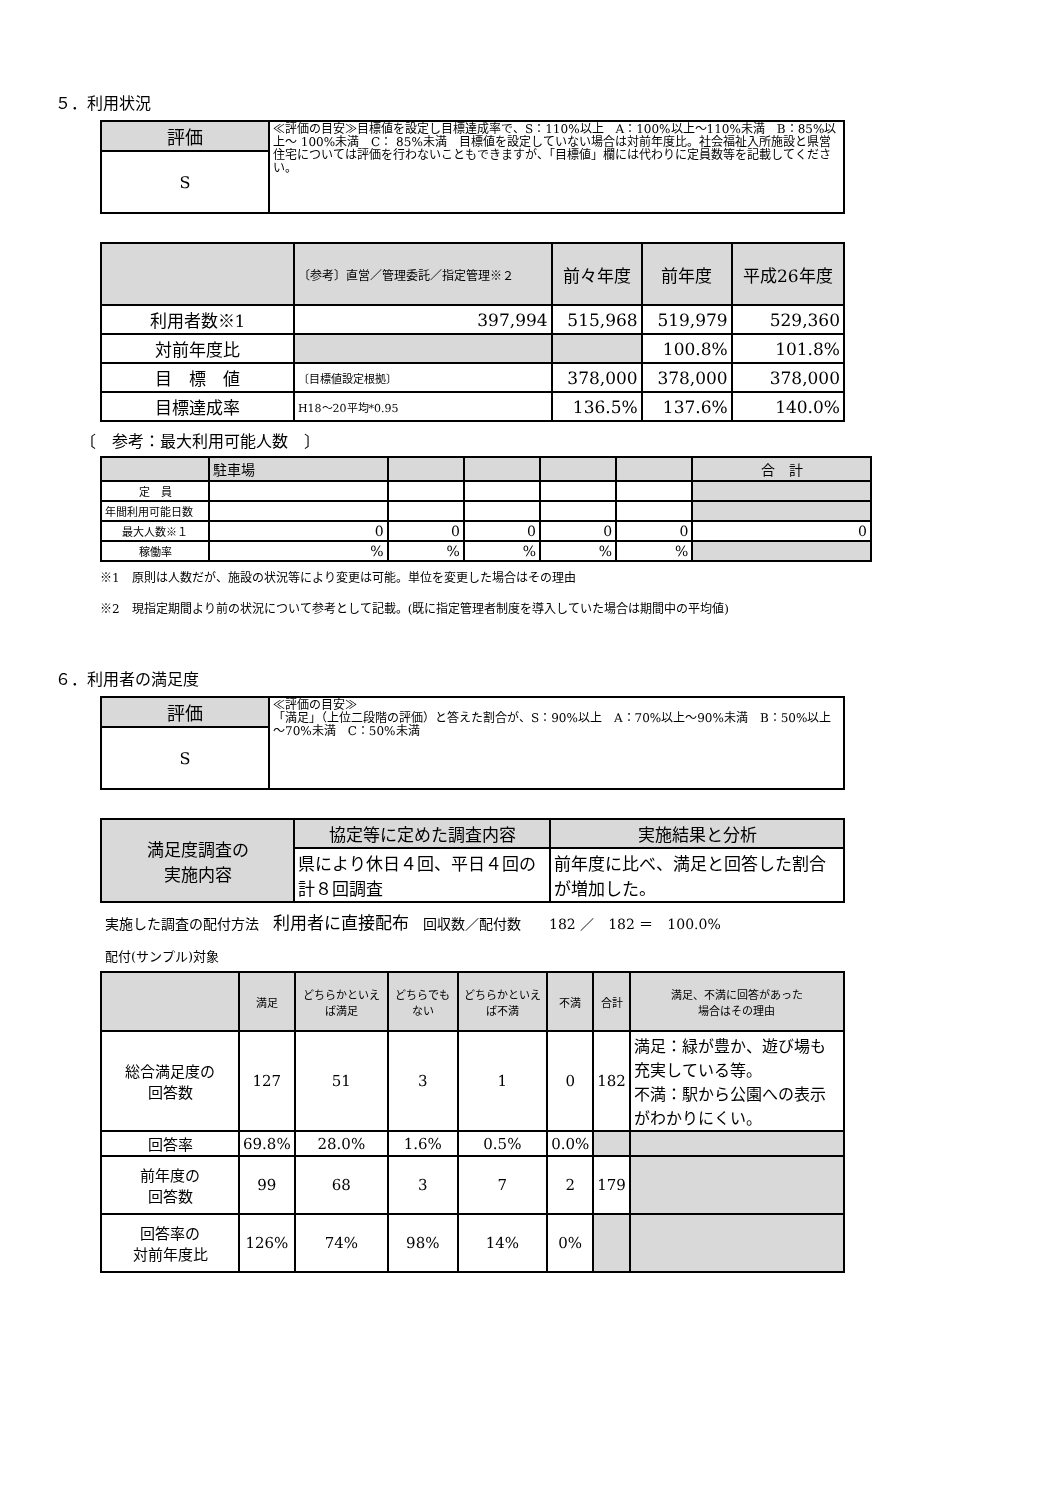５．利用状況
| 評価 | ≪評価の目安≫目標値を設定し目標達成率で、S：110%以上 A：100%以上～110%未満 B：85%以上～ 100%未満 C： 85%未満 目標値を設定していない場合は対前年度比。社会福祉入所施設と県営住宅については評価を行わないこともできますが、「目標値」欄には代わりに定員数等を記載してください。 |
| S | |
| | 〔参考〕直営／管理委託／指定管理※２ | 前々年度 | 前年度 | 平成26年度 |
| 利用者数※1 | 397,994 | 515,968 | 519,979 | 529,360 |
| 対前年度比 | | | 100.8% | 101.8% |
| 目 標 値 | 〔目標値設定根拠〕 | 378,000 | 378,000 | 378,000 |
| 目標達成率 | H18～20平均*0.95 | 136.5% | 137.6% | 140.0% |
〔　参考：最大利用可能人数　〕
| | 駐車場 | | | | | 合 計 |
| 定 員 | | | | | | |
| 年間利用可能日数 | | | | | | |
| 最大人数※１ | 0 | 0 | 0 | 0 | 0 | 0 |
| 稼働率 | % | % | % | % | % | |
※1　原則は人数だが、施設の状況等により変更は可能。単位を変更した場合はその理由
※2　現指定期間より前の状況について参考として記載。(既に指定管理者制度を導入していた場合は期間中の平均値)
６．利用者の満足度
| 評価 | ≪評価の目安≫ 「満足」（上位二段階の評価）と答えた割合が、S：90%以上 A：70%以上～90%未満 B：50%以上～70%未満 C：50%未満 |
| S | |
| 満足度調査の 実施内容 | 協定等に定めた調査内容 | 実施結果と分析 |
| | 県により休日４回、平日４回の計８回調査 | 前年度に比べ、満足と回答した割合が増加した。 |
実施した調査の配付方法　利用者に直接配布　回収数／配付数　　182 ／　182 ＝　100.0%
配付(サンプル)対象
| | 満足 | どちらかといえば満足 | どちらでもない | どちらかといえば不満 | 不満 | 合計 | 満足、不満に回答があった 場合はその理由 |
| 総合満足度の 回答数 | 127 | 51 | 3 | 1 | 0 | 182 | 満足：緑が豊か、遊び場も充実している等。 不満：駅から公園への表示がわかりにくい。 |
| 回答率 | 69.8% | 28.0% | 1.6% | 0.5% | 0.0% | | |
| 前年度の 回答数 | 99 | 68 | 3 | 7 | 2 | 179 | |
| 回答率の 対前年度比 | 126% | 74% | 98% | 14% | 0% | | |